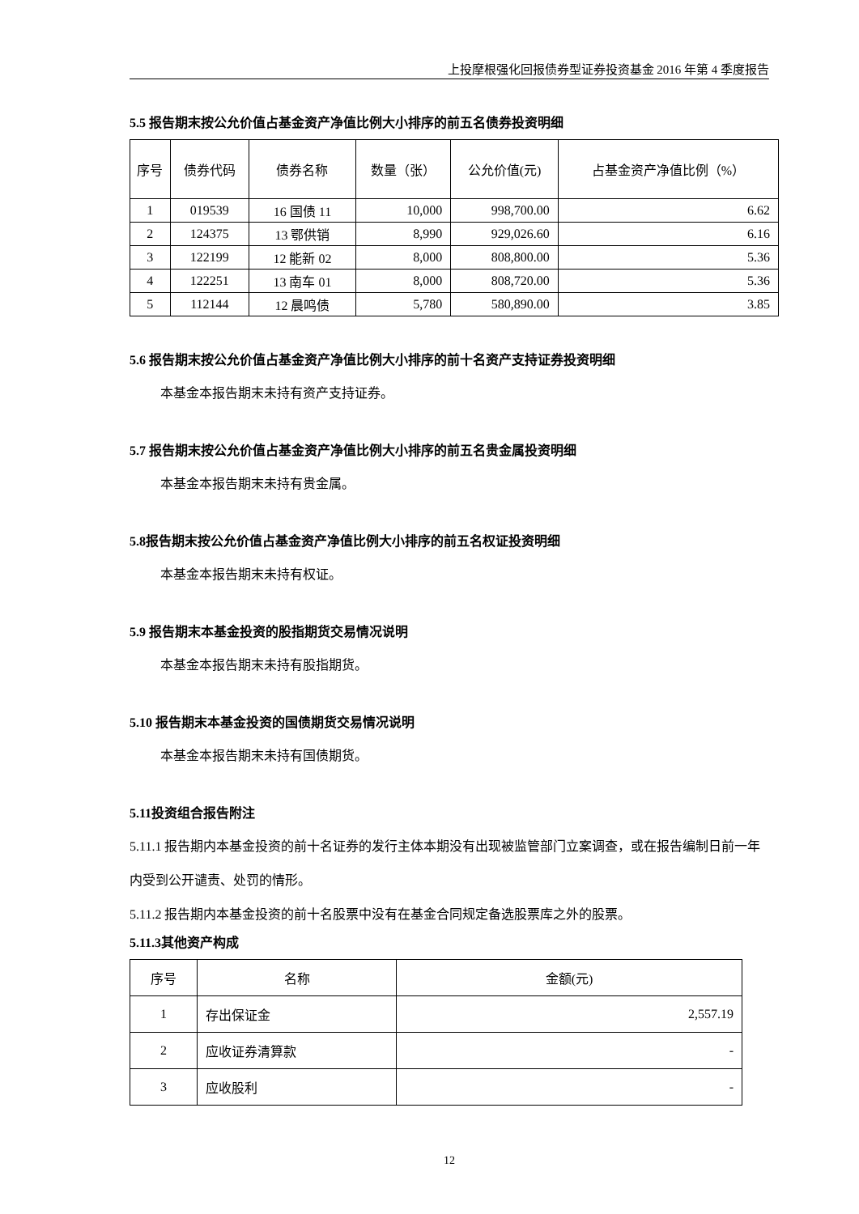上投摩根强化回报债券型证券投资基金 2016 年第 4 季度报告
5.5 报告期末按公允价值占基金资产净值比例大小排序的前五名债券投资明细
| 序号 | 债券代码 | 债券名称 | 数量（张） | 公允价值(元) | 占基金资产净值比例（%） |
| --- | --- | --- | --- | --- | --- |
| 1 | 019539 | 16 国债 11 | 10,000 | 998,700.00 | 6.62 |
| 2 | 124375 | 13 鄂供销 | 8,990 | 929,026.60 | 6.16 |
| 3 | 122199 | 12 能新 02 | 8,000 | 808,800.00 | 5.36 |
| 4 | 122251 | 13 南车 01 | 8,000 | 808,720.00 | 5.36 |
| 5 | 112144 | 12 晨鸣债 | 5,780 | 580,890.00 | 3.85 |
5.6 报告期末按公允价值占基金资产净值比例大小排序的前十名资产支持证券投资明细
本基金本报告期末未持有资产支持证券。
5.7 报告期末按公允价值占基金资产净值比例大小排序的前五名贵金属投资明细
本基金本报告期末未持有贵金属。
5.8报告期末按公允价值占基金资产净值比例大小排序的前五名权证投资明细
本基金本报告期末未持有权证。
5.9 报告期末本基金投资的股指期货交易情况说明
本基金本报告期末未持有股指期货。
5.10 报告期末本基金投资的国债期货交易情况说明
本基金本报告期末未持有国债期货。
5.11投资组合报告附注
5.11.1 报告期内本基金投资的前十名证券的发行主体本期没有出现被监管部门立案调查，或在报告编制日前一年内受到公开谴责、处罚的情形。
5.11.2 报告期内本基金投资的前十名股票中没有在基金合同规定备选股票库之外的股票。
5.11.3其他资产构成
| 序号 | 名称 | 金额(元) |
| --- | --- | --- |
| 1 | 存出保证金 | 2,557.19 |
| 2 | 应收证券清算款 | - |
| 3 | 应收股利 | - |
12